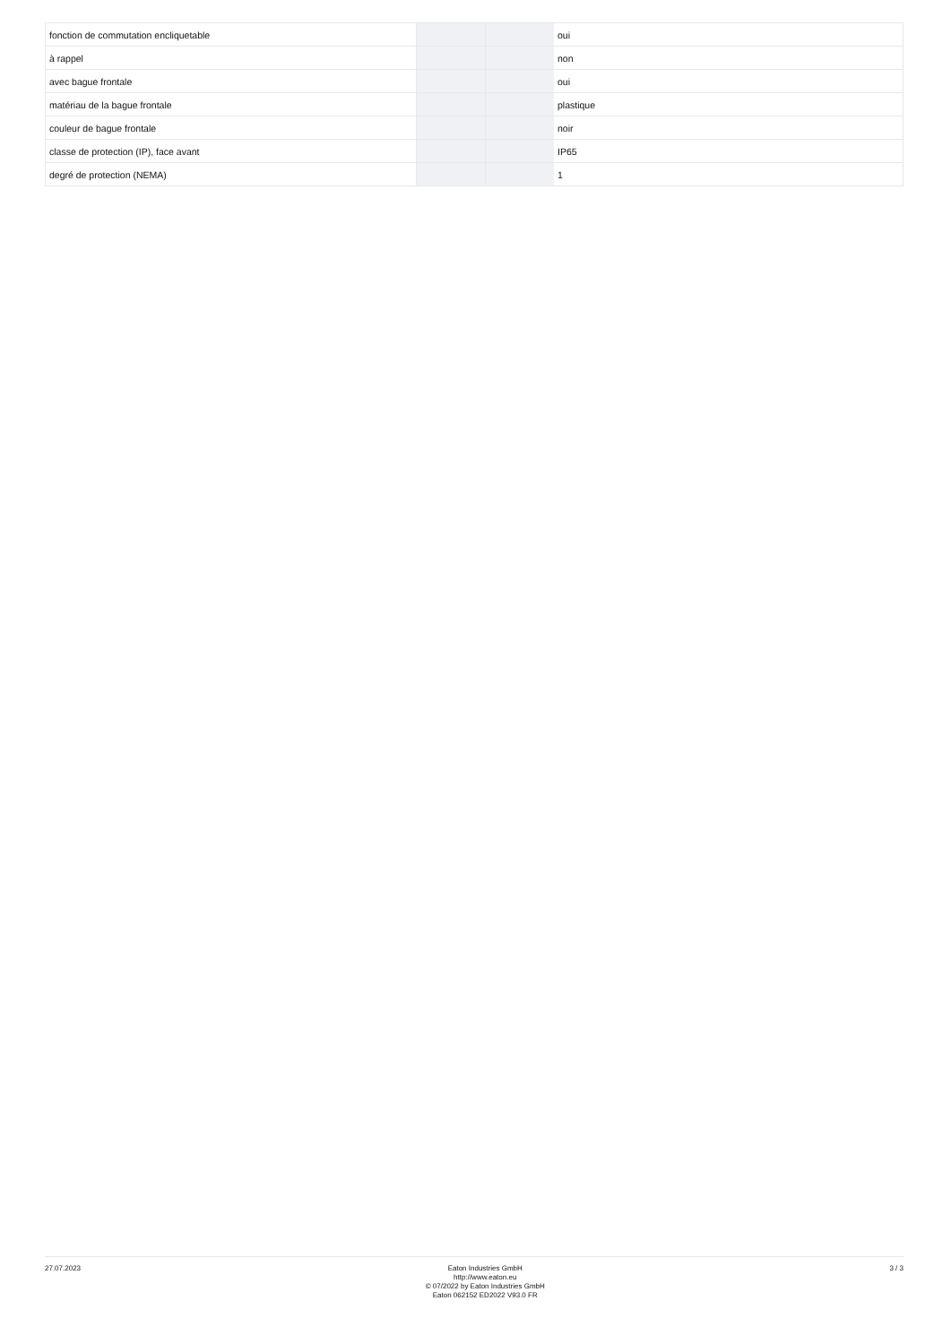| fonction de commutation encliquetable | | | oui |
| à rappel | | | non |
| avec bague frontale | | | oui |
| matériau de la bague frontale | | | plastique |
| couleur de bague frontale | | | noir |
| classe de protection (IP), face avant | | | IP65 |
| degré de protection (NEMA) | | | 1 |
27.07.2023
Eaton Industries GmbH
http://www.eaton.eu
© 07/2022 by Eaton Industries GmbH
Eaton 062152 ED2022 V93.0 FR
3 / 3